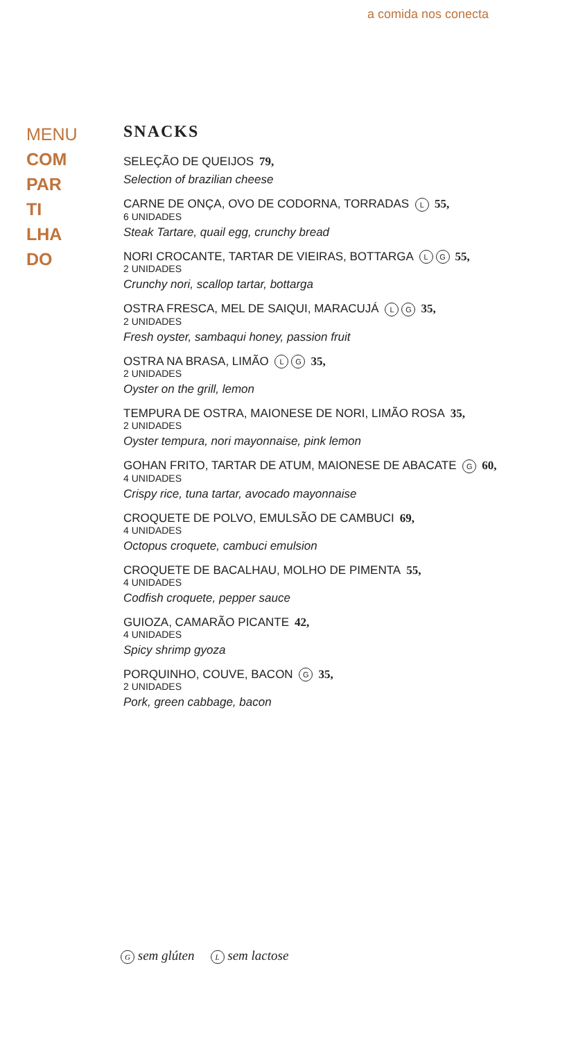a comida nos conecta
MENU
COM
PAR
TI
LHA
DO
SNACKS
SELEÇÃO DE QUEIJOS 79,
Selection of brazilian cheese
CARNE DE ONÇA, OVO DE CODORNA, TORRADAS L 55,
6 UNIDADES
Steak Tartare, quail egg, crunchy bread
NORI CROCANTE, TARTAR DE VIEIRAS, BOTTARGA L G 55,
2 UNIDADES
Crunchy nori, scallop tartar, bottarga
OSTRA FRESCA, MEL DE SAIQUI, MARACUJÁ L G 35,
2 UNIDADES
Fresh oyster, sambaqui honey, passion fruit
OSTRA NA BRASA, LIMÃO L G 35,
2 UNIDADES
Oyster on the grill, lemon
TEMPURA DE OSTRA, MAIONESE DE NORI, LIMÃO ROSA 35,
2 UNIDADES
Oyster tempura, nori mayonnaise, pink lemon
GOHAN FRITO, TARTAR DE ATUM, MAIONESE DE ABACATE G 60,
4 UNIDADES
Crispy rice, tuna tartar, avocado mayonnaise
CROQUETE DE POLVO, EMULSÃO DE CAMBUCI 69,
4 UNIDADES
Octopus croquete, cambuci emulsion
CROQUETE DE BACALHAU, MOLHO DE PIMENTA 55,
4 UNIDADES
Codfish croquete, pepper sauce
GUIOZA, CAMARÃO PICANTE 42,
4 UNIDADES
Spicy shrimp gyoza
PORQUINHO, COUVE, BACON G 35,
2 UNIDADES
Pork, green cabbage, bacon
G sem glúten L sem lactose